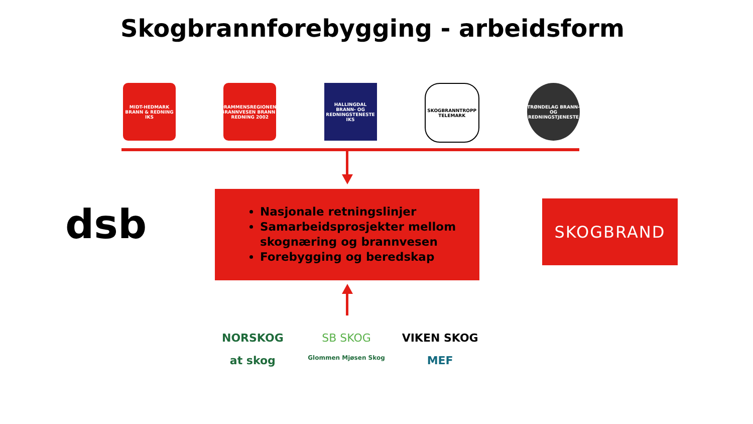Skogbrannforebygging - arbeidsform
MIDT-HEDMARK BRANN & REDNING IKS
DRAMMENSREGIONENS BRANNVESEN BRANN - REDNING 2002
HALLINGDAL BRANN- OG REDNINGSTENESTE IKS
SKOGBRANNTROPP TELEMARK
TRØNDELAG BRANN- OG REDNINGSTJENESTE
dsb
Nasjonale retningslinjer
Samarbeidsprosjekter mellom skognæring og brannvesen
Forebygging og beredskap
SKOGBRAND
NORSKOG
SB SKOG
VIKEN SKOG
at skog
Glommen Mjøsen Skog
MEF